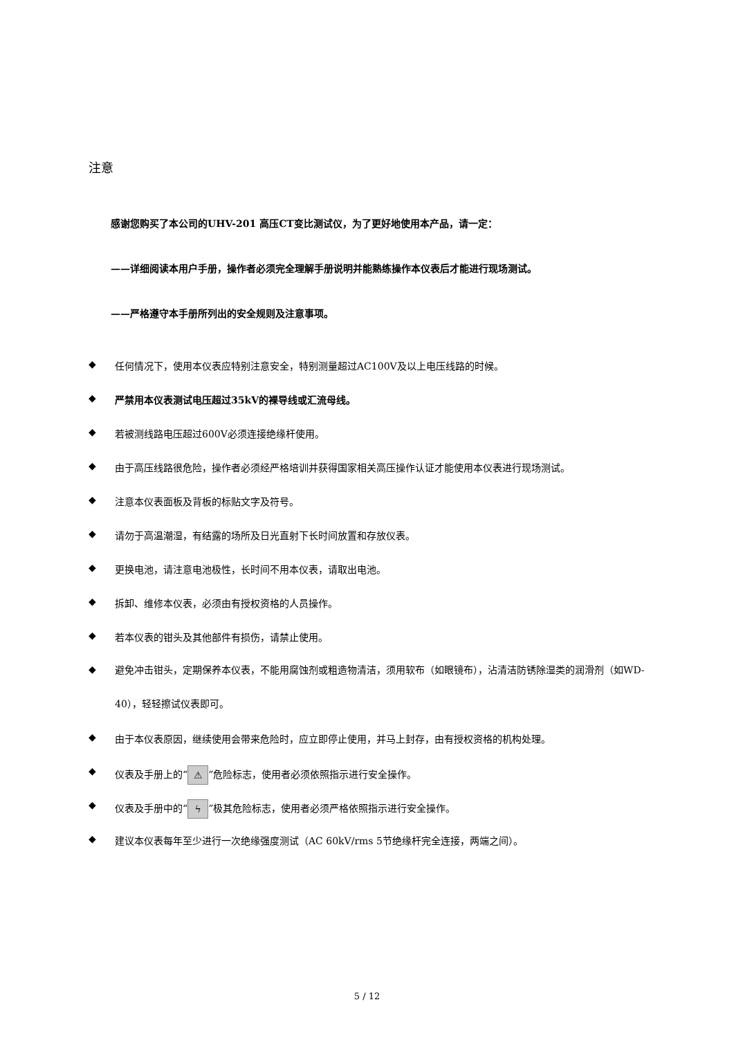注意
感谢您购买了本公司的UHV-201 高压CT变比测试仪，为了更好地使用本产品，请一定：
——详细阅读本用户手册，操作者必须完全理解手册说明并能熟练操作本仪表后才能进行现场测试。
——严格遵守本手册所列出的安全规则及注意事项。
◆ 任何情况下，使用本仪表应特别注意安全，特别测量超过AC100V及以上电压线路的时候。
◆ 严禁用本仪表测试电压超过35kV的裸导线或汇流母线。
◆ 若被测线路电压超过600V必须连接绝缘杆使用。
◆ 由于高压线路很危险，操作者必须经严格培训并获得国家相关高压操作认证才能使用本仪表进行现场测试。
◆ 注意本仪表面板及背板的标贴文字及符号。
◆ 请勿于高温潮湿，有结露的场所及日光直射下长时间放置和存放仪表。
◆ 更换电池，请注意电池极性，长时间不用本仪表，请取出电池。
◆ 拆卸、维修本仪表，必须由有授权资格的人员操作。
◆ 若本仪表的钳头及其他部件有损伤，请禁止使用。
◆ 避免冲击钳头，定期保养本仪表，不能用腐蚀剂或粗造物清洁，须用软布（如眼镜布），沾清洁防锈除湿类的润滑剂（如WD-40），轻轻擦试仪表即可。
◆ 由于本仪表原因，继续使用会带来危险时，应立即停止使用，并马上封存，由有授权资格的机构处理。
◆ 仪表及手册上的“⚠”危险标志，使用者必须依照指示进行安全操作。
◆ 仪表及手册中的“ϟ”极其危险标志，使用者必须严格依照指示进行安全操作。
◆ 建议本仪表每年至少进行一次绝缘强度测试（AC 60kV/rms 5节绝缘杆完全连接，两端之间）。
5 / 12